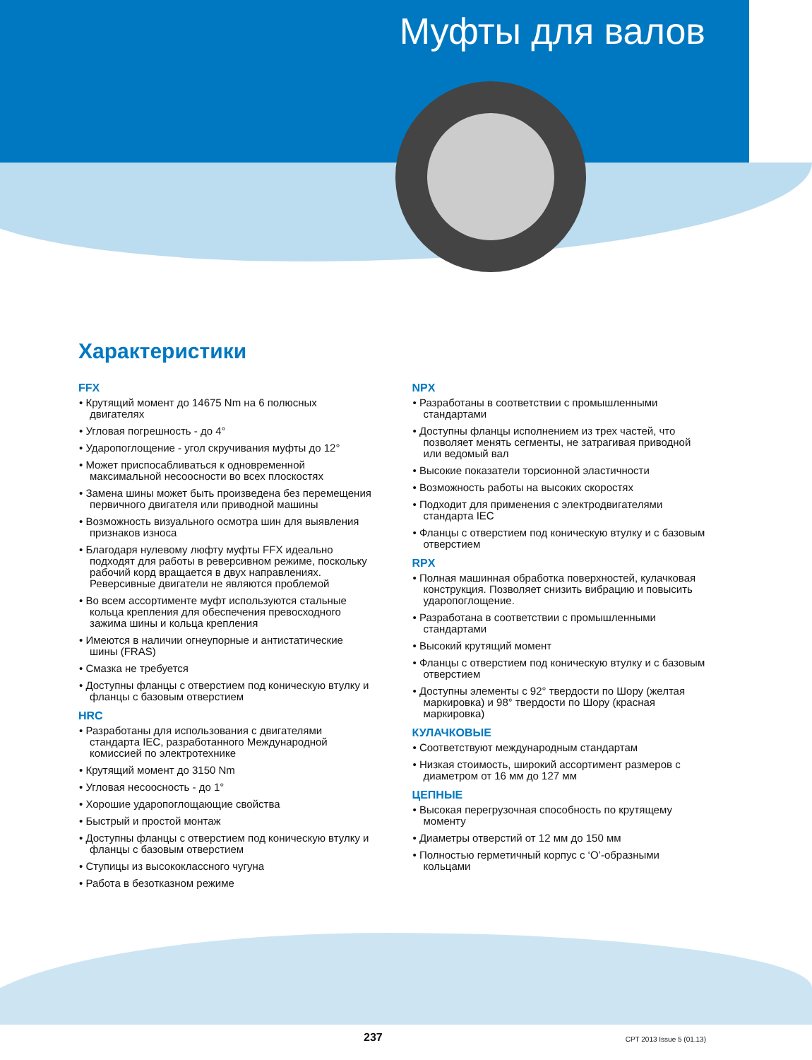Муфты для валов
Характеристики
FFX
• Крутящий момент до 14675 Nm на 6 полюсных двигателях
• Угловая погрешность - до 4°
• Ударопоглощение - угол скручивания муфты до 12°
• Может приспосабливаться к одновременной максимальной несоосности во всех плоскостях
• Замена шины может быть произведена без перемещения первичного двигателя или приводной машины
• Возможность визуального осмотра шин для выявления признаков износа
• Благодаря нулевому люфту муфты FFX идеально подходят для работы в реверсивном режиме, поскольку рабочий корд вращается в двух направлениях. Реверсивные двигатели не являются проблемой
• Во всем ассортименте муфт используются стальные кольца крепления для обеспечения превосходного зажима шины и кольца крепления
• Имеются в наличии огнеупорные и антистатические шины (FRAS)
• Смазка не требуется
• Доступны фланцы с отверстием под коническую втулку и фланцы с базовым отверстием
HRC
• Разработаны для использования с двигателями стандарта IEC, разработанного Международной комиссией по электротехнике
• Крутящий момент до 3150 Nm
• Угловая несоосность - до 1°
• Хорошие ударопоглощающие свойства
• Быстрый и простой монтаж
• Доступны фланцы с отверстием под коническую втулку и фланцы с базовым отверстием
• Ступицы из высококлассного чугуна
• Работа в безотказном режиме
NPX
• Разработаны в соответствии с промышленными стандартами
• Доступны фланцы исполнением из трех частей, что позволяет менять сегменты, не затрагивая приводной или ведомый вал
• Высокие показатели торсионной эластичности
• Возможность работы на высоких скоростях
• Подходит для применения с электродвигателями стандарта IEC
• Фланцы с отверстием под коническую втулку и с базовым отверстием
RPX
• Полная машинная обработка поверхностей, кулачковая конструкция. Позволяет снизить вибрацию и повысить ударопоглощение.
• Разработана в соответствии с промышленными стандартами
• Высокий крутящий момент
• Фланцы с отверстием под коническую втулку и с базовым отверстием
• Доступны элементы с 92° твердости по Шору (желтая маркировка) и 98° твердости по Шору (красная маркировка)
КУЛАЧКОВЫЕ
• Соответствуют международным стандартам
• Низкая стоимость, широкий ассортимент размеров с диаметром от 16 мм до 127 мм
ЦЕПНЫЕ
• Высокая перегрузочная способность по крутящему моменту
• Диаметры отверстий от 12 мм до 150 мм
• Полностью герметичный корпус с ‘O’-образными кольцами
237 CPT 2013 Issue 5 (01.13)